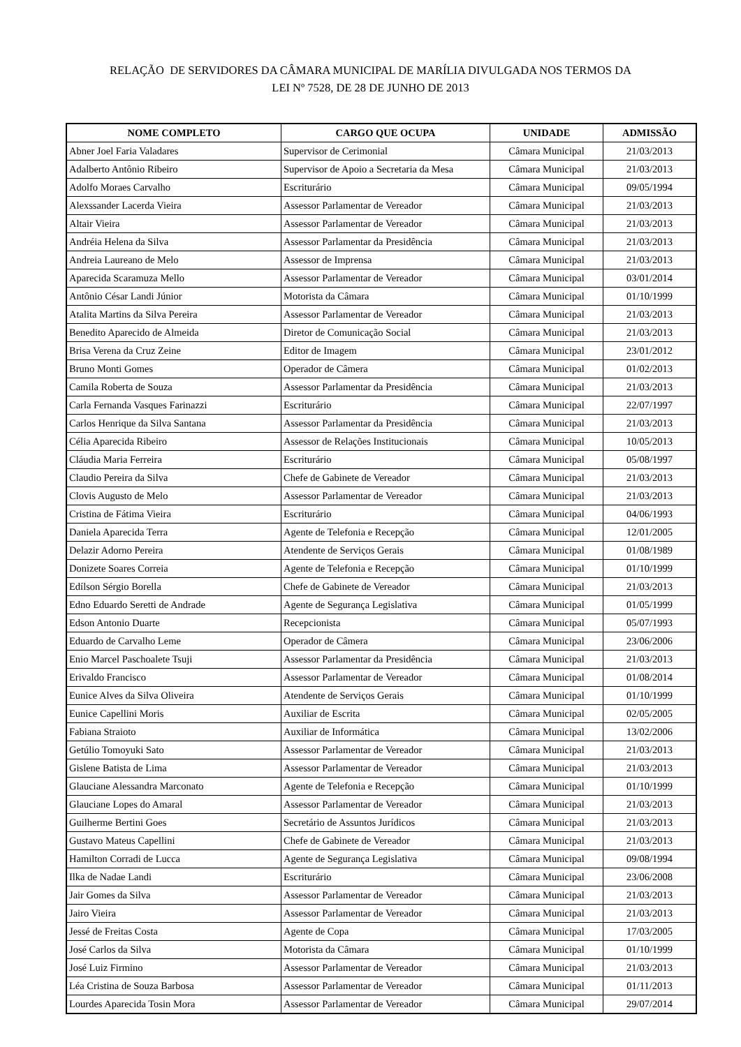RELAÇÃO DE SERVIDORES DA CÂMARA MUNICIPAL DE MARÍLIA DIVULGADA NOS TERMOS DA
LEI Nº 7528, DE 28 DE JUNHO DE 2013
| NOME COMPLETO | CARGO QUE OCUPA | UNIDADE | ADMISSÃO |
| --- | --- | --- | --- |
| Abner Joel Faria Valadares | Supervisor de Cerimonial | Câmara Municipal | 21/03/2013 |
| Adalberto Antônio Ribeiro | Supervisor de Apoio a Secretaria da Mesa | Câmara Municipal | 21/03/2013 |
| Adolfo Moraes Carvalho | Escriturário | Câmara Municipal | 09/05/1994 |
| Alexssander Lacerda Vieira | Assessor Parlamentar de Vereador | Câmara Municipal | 21/03/2013 |
| Altair Vieira | Assessor Parlamentar de Vereador | Câmara Municipal | 21/03/2013 |
| Andréia Helena da Silva | Assessor Parlamentar da Presidência | Câmara Municipal | 21/03/2013 |
| Andreia Laureano de Melo | Assessor de Imprensa | Câmara Municipal | 21/03/2013 |
| Aparecida Scaramuza Mello | Assessor Parlamentar de Vereador | Câmara Municipal | 03/01/2014 |
| Antônio César Landi Júnior | Motorista da Câmara | Câmara Municipal | 01/10/1999 |
| Atalita Martins da Silva Pereira | Assessor Parlamentar de Vereador | Câmara Municipal | 21/03/2013 |
| Benedito Aparecido de Almeida | Diretor de Comunicação Social | Câmara Municipal | 21/03/2013 |
| Brisa Verena da Cruz Zeine | Editor de Imagem | Câmara Municipal | 23/01/2012 |
| Bruno Monti Gomes | Operador de Câmera | Câmara Municipal | 01/02/2013 |
| Camila Roberta de Souza | Assessor Parlamentar da Presidência | Câmara Municipal | 21/03/2013 |
| Carla Fernanda Vasques Farinazzi | Escriturário | Câmara Municipal | 22/07/1997 |
| Carlos Henrique da Silva Santana | Assessor Parlamentar da Presidência | Câmara Municipal | 21/03/2013 |
| Célia Aparecida Ribeiro | Assessor de Relações Institucionais | Câmara Municipal | 10/05/2013 |
| Cláudia Maria Ferreira | Escriturário | Câmara Municipal | 05/08/1997 |
| Claudio Pereira da Silva | Chefe de Gabinete de Vereador | Câmara Municipal | 21/03/2013 |
| Clovis Augusto de Melo | Assessor Parlamentar de Vereador | Câmara Municipal | 21/03/2013 |
| Cristina de Fátima Vieira | Escriturário | Câmara Municipal | 04/06/1993 |
| Daniela Aparecida Terra | Agente de Telefonia e Recepção | Câmara Municipal | 12/01/2005 |
| Delazir Adorno Pereira | Atendente de Serviços Gerais | Câmara Municipal | 01/08/1989 |
| Donizete Soares Correia | Agente de Telefonia e Recepção | Câmara Municipal | 01/10/1999 |
| Edílson Sérgio Borella | Chefe de Gabinete de Vereador | Câmara Municipal | 21/03/2013 |
| Edno Eduardo Seretti de Andrade | Agente de Segurança Legislativa | Câmara Municipal | 01/05/1999 |
| Edson Antonio Duarte | Recepcionista | Câmara Municipal | 05/07/1993 |
| Eduardo de Carvalho Leme | Operador de Câmera | Câmara Municipal | 23/06/2006 |
| Enio Marcel Paschoalete Tsuji | Assessor Parlamentar da Presidência | Câmara Municipal | 21/03/2013 |
| Erivaldo Francisco | Assessor Parlamentar de Vereador | Câmara Municipal | 01/08/2014 |
| Eunice Alves da Silva Oliveira | Atendente de Serviços Gerais | Câmara Municipal | 01/10/1999 |
| Eunice Capellini Moris | Auxiliar de Escrita | Câmara Municipal | 02/05/2005 |
| Fabiana Straioto | Auxiliar de Informática | Câmara Municipal | 13/02/2006 |
| Getúlio Tomoyuki Sato | Assessor Parlamentar de Vereador | Câmara Municipal | 21/03/2013 |
| Gislene Batista de Lima | Assessor Parlamentar de Vereador | Câmara Municipal | 21/03/2013 |
| Glauciane Alessandra Marconato | Agente de Telefonia e Recepção | Câmara Municipal | 01/10/1999 |
| Glauciane Lopes do Amaral | Assessor Parlamentar de Vereador | Câmara Municipal | 21/03/2013 |
| Guilherme Bertini Goes | Secretário de Assuntos Jurídicos | Câmara Municipal | 21/03/2013 |
| Gustavo Mateus Capellini | Chefe de Gabinete de Vereador | Câmara Municipal | 21/03/2013 |
| Hamilton Corradi de Lucca | Agente de Segurança Legislativa | Câmara Municipal | 09/08/1994 |
| Ilka de Nadae Landi | Escriturário | Câmara Municipal | 23/06/2008 |
| Jair Gomes da Silva | Assessor Parlamentar de Vereador | Câmara Municipal | 21/03/2013 |
| Jairo Vieira | Assessor Parlamentar de Vereador | Câmara Municipal | 21/03/2013 |
| Jessé de Freitas Costa | Agente de Copa | Câmara Municipal | 17/03/2005 |
| José Carlos da Silva | Motorista da Câmara | Câmara Municipal | 01/10/1999 |
| José Luiz Firmino | Assessor Parlamentar de Vereador | Câmara Municipal | 21/03/2013 |
| Léa Cristina de Souza Barbosa | Assessor Parlamentar de Vereador | Câmara Municipal | 01/11/2013 |
| Lourdes Aparecida Tosin Mora | Assessor Parlamentar de Vereador | Câmara Municipal | 29/07/2014 |